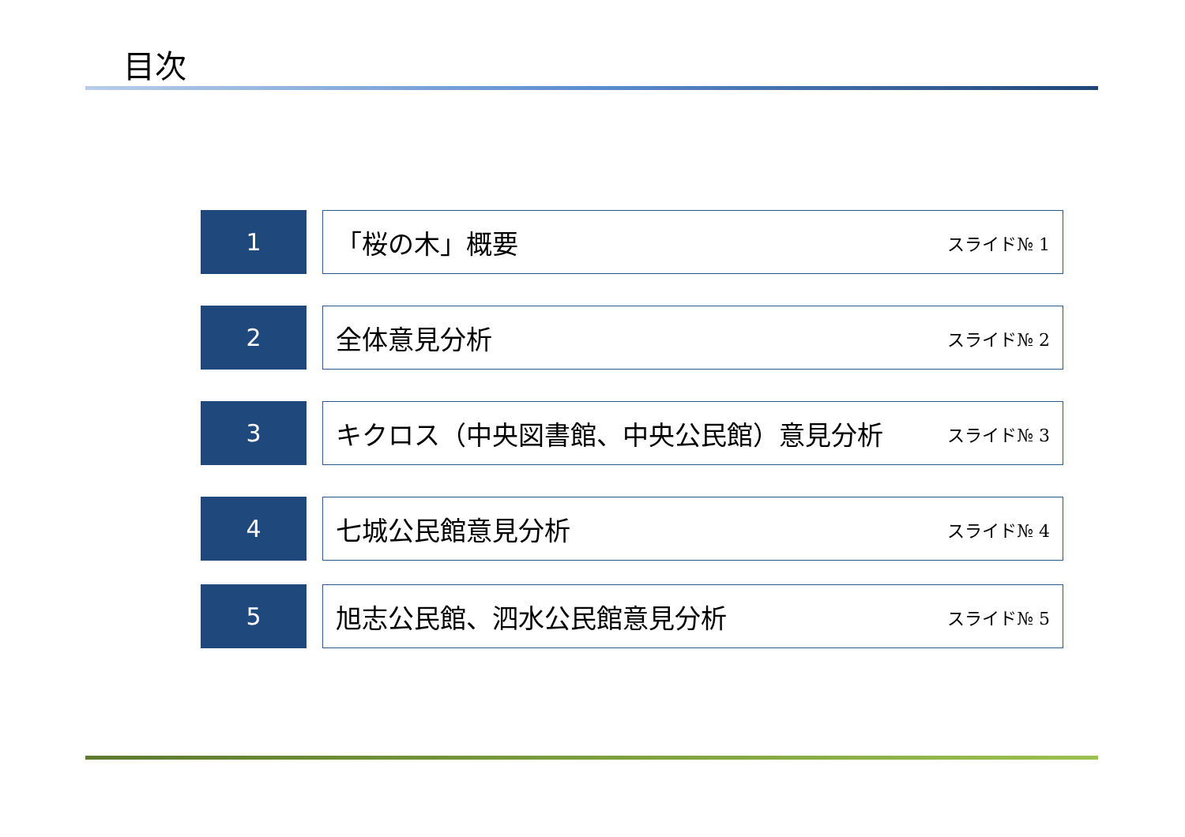目次
1 「桜の木」概要 スライド№ 1
2 全体意見分析 スライド№ 2
3 キクロス（中央図書館、中央公民館）意見分析 スライド№ 3
4 七城公民館意見分析 スライド№ 4
5 旭志公民館、泗水公民館意見分析 スライド№ 5